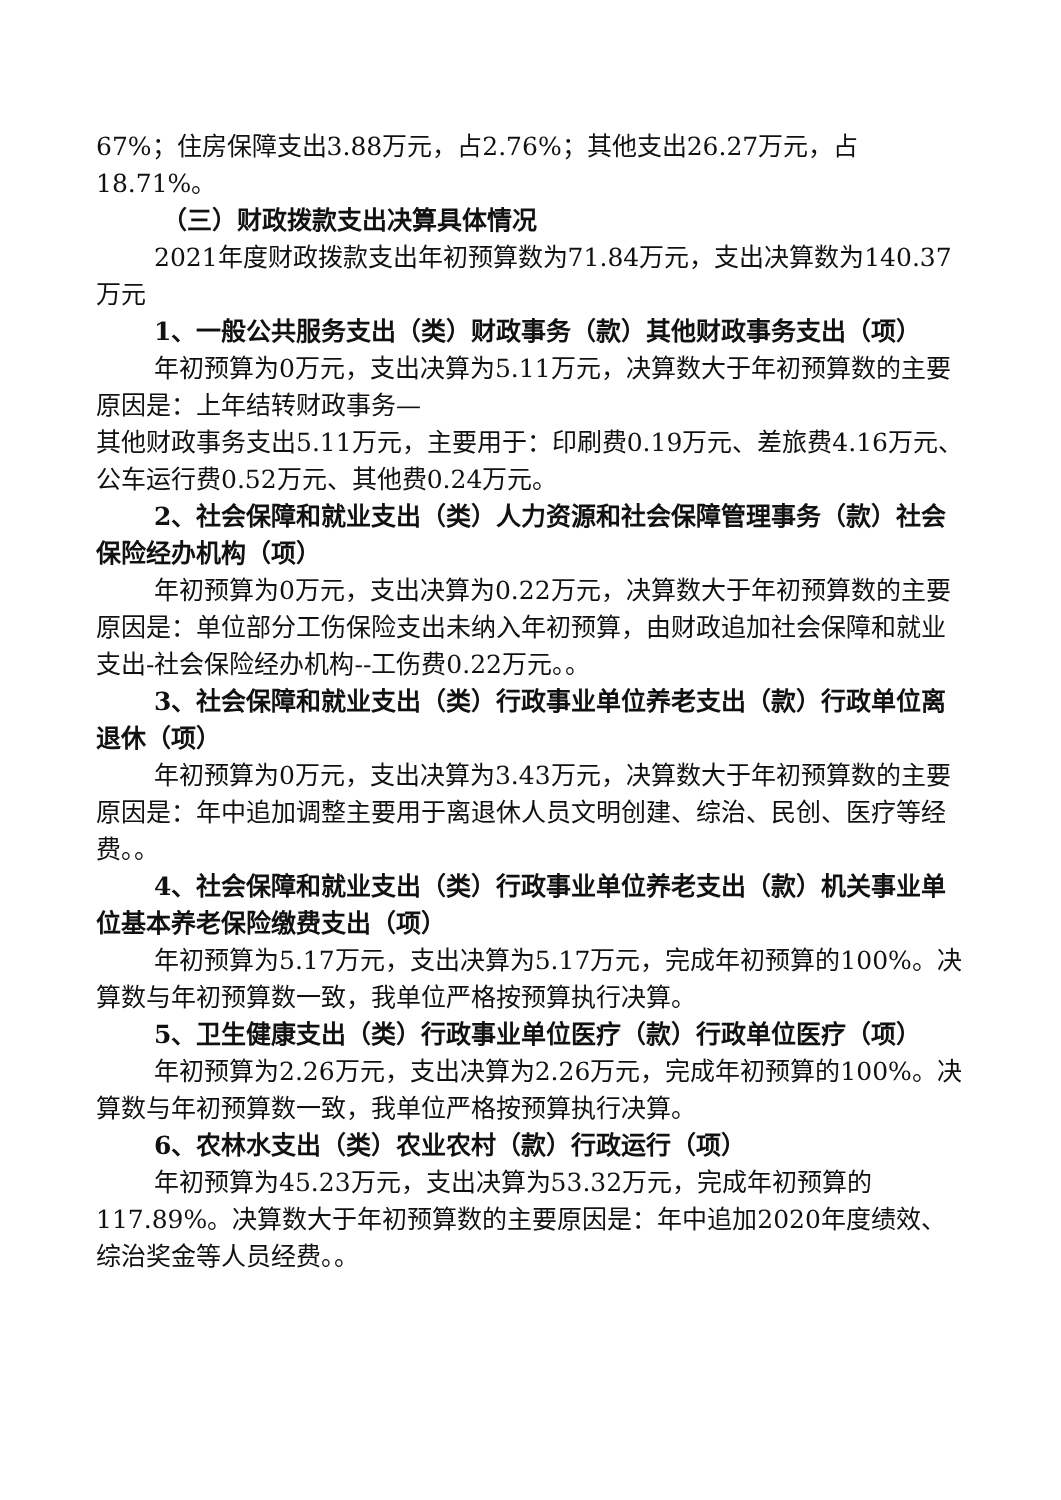67%；住房保障支出3.88万元，占2.76%；其他支出26.27万元，占18.71%。
（三）财政拨款支出决算具体情况
2021年度财政拨款支出年初预算数为71.84万元，支出决算数为140.37万元
1、一般公共服务支出（类）财政事务（款）其他财政事务支出（项）
年初预算为0万元，支出决算为5.11万元，决算数大于年初预算数的主要原因是：上年结转财政事务—
其他财政事务支出5.11万元，主要用于：印刷费0.19万元、差旅费4.16万元、公车运行费0.52万元、其他费0.24万元。
2、社会保障和就业支出（类）人力资源和社会保障管理事务（款）社会保险经办机构（项）
年初预算为0万元，支出决算为0.22万元，决算数大于年初预算数的主要原因是：单位部分工伤保险支出未纳入年初预算，由财政追加社会保障和就业支出-社会保险经办机构--工伤费0.22万元。。
3、社会保障和就业支出（类）行政事业单位养老支出（款）行政单位离退休（项）
年初预算为0万元，支出决算为3.43万元，决算数大于年初预算数的主要原因是：年中追加调整主要用于离退休人员文明创建、综治、民创、医疗等经费。。
4、社会保障和就业支出（类）行政事业单位养老支出（款）机关事业单位基本养老保险缴费支出（项）
年初预算为5.17万元，支出决算为5.17万元，完成年初预算的100%。决算数与年初预算数一致，我单位严格按预算执行决算。
5、卫生健康支出（类）行政事业单位医疗（款）行政单位医疗（项）
年初预算为2.26万元，支出决算为2.26万元，完成年初预算的100%。决算数与年初预算数一致，我单位严格按预算执行决算。
6、农林水支出（类）农业农村（款）行政运行（项）
年初预算为45.23万元，支出决算为53.32万元，完成年初预算的117.89%。决算数大于年初预算数的主要原因是：年中追加2020年度绩效、综治奖金等人员经费。。